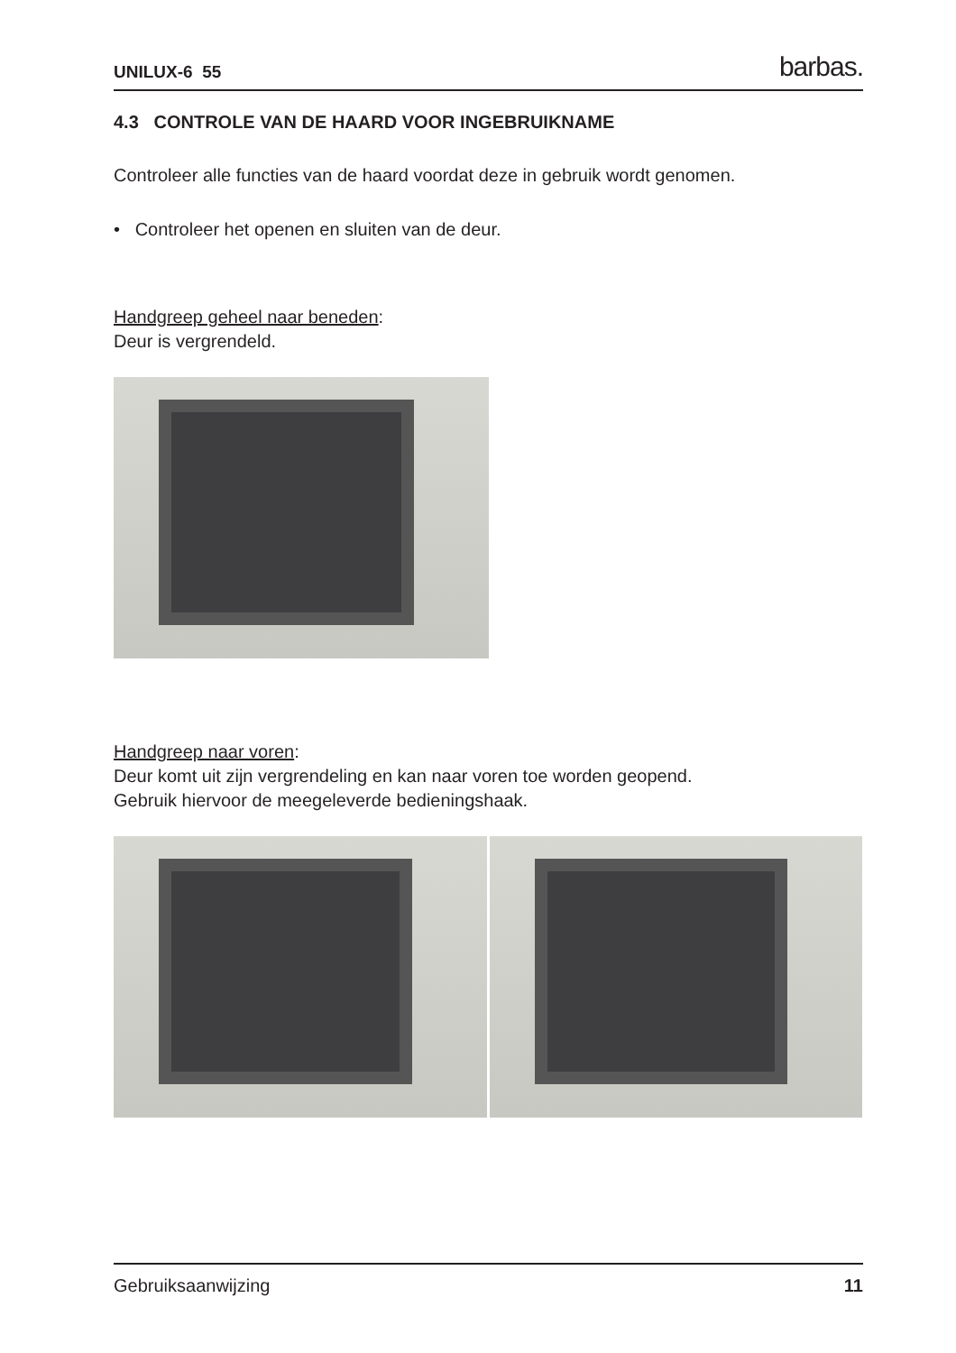UNILUX-6 55 barbas.
4.3 CONTROLE VAN DE HAARD VOOR INGEBRUIKNAME
Controleer alle functies van de haard voordat deze in gebruik wordt genomen.
• Controleer het openen en sluiten van de deur.
Handgreep geheel naar beneden:
Deur is vergrendeld.
Handgreep naar voren:
Deur komt uit zijn vergrendeling en kan naar voren toe worden geopend.
Gebruik hiervoor de meegeleverde bedieningshaak.
Gebruiksaanwijzing 11